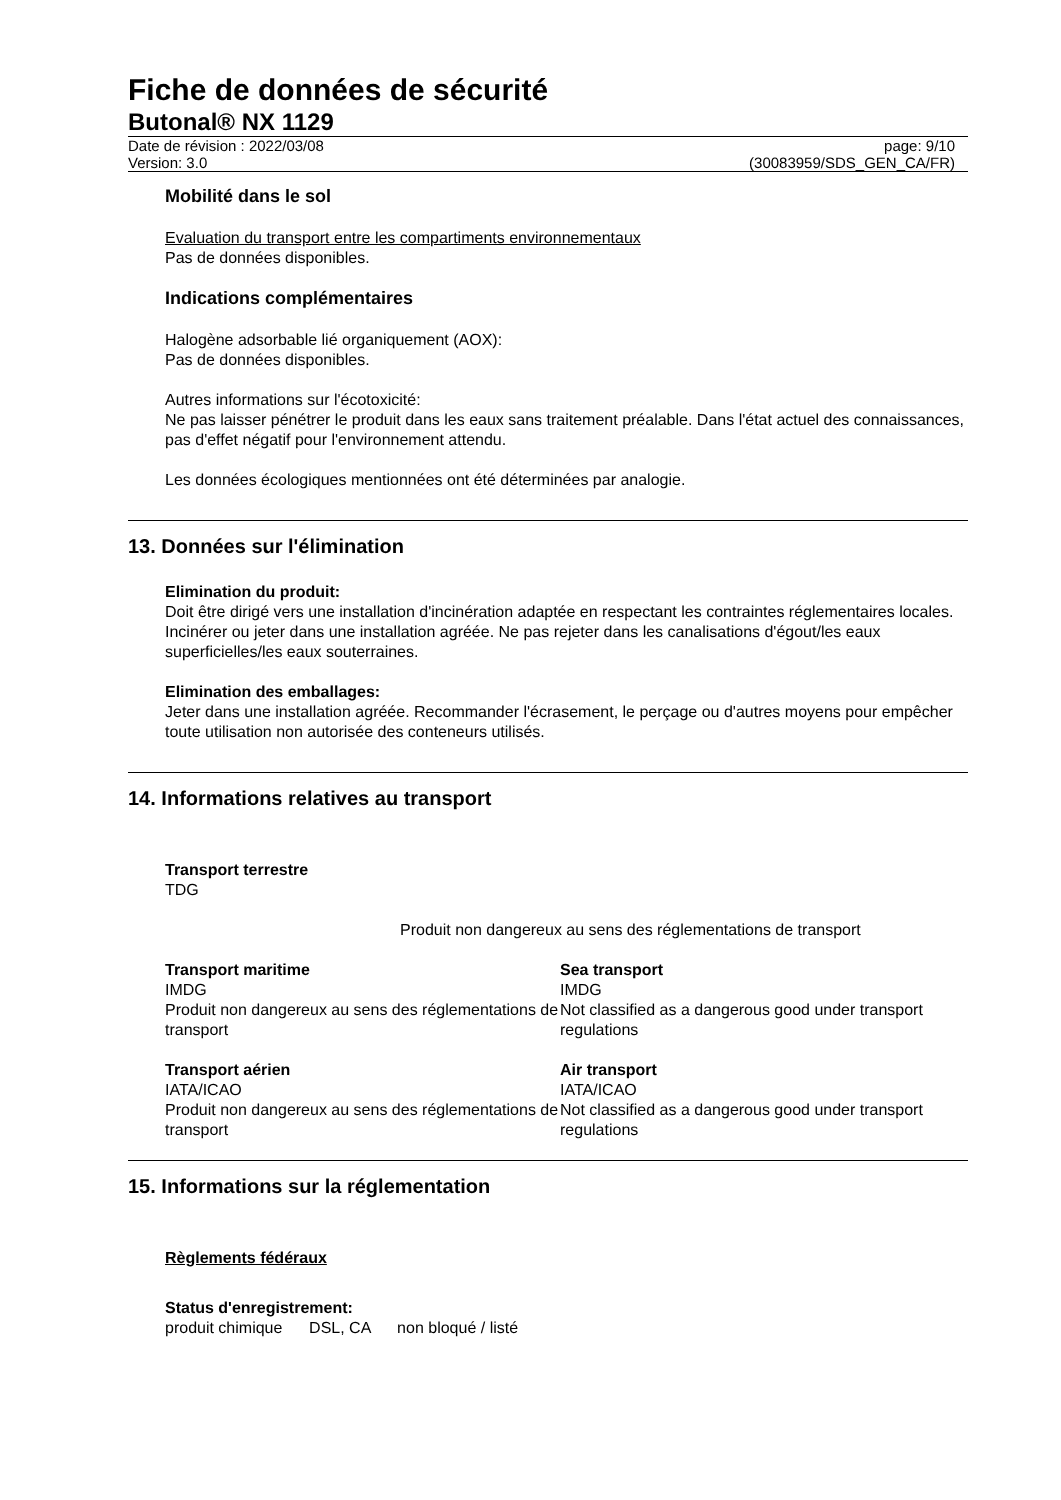Fiche de données de sécurité
Butonal® NX 1129
Date de révision : 2022/03/08
Version: 3.0
page: 9/10
(30083959/SDS_GEN_CA/FR)
Mobilité dans le sol
Evaluation du transport entre les compartiments environnementaux
Pas de données disponibles.
Indications complémentaires
Halogène adsorbable lié organiquement (AOX):
Pas de données disponibles.
Autres informations sur l'écotoxicité:
Ne pas laisser pénétrer le produit dans les eaux sans traitement préalable. Dans l'état actuel des connaissances, pas d'effet négatif pour l'environnement attendu.
Les données écologiques mentionnées ont été déterminées par analogie.
13. Données sur l'élimination
Elimination du produit:
Doit être dirigé vers une installation d'incinération adaptée en respectant les contraintes réglementaires locales.
Incinérer ou jeter dans une installation agréée. Ne pas rejeter dans les canalisations d'égout/les eaux superficielles/les eaux souterraines.
Elimination des emballages:
Jeter dans une installation agréée. Recommander l'écrasement, le perçage ou d'autres moyens pour empêcher toute utilisation non autorisée des conteneurs utilisés.
14. Informations relatives au transport
Transport terrestre
TDG
Produit non dangereux au sens des réglementations de transport
Transport maritime
IMDG
Produit non dangereux au sens des réglementations de transport
Sea transport
IMDG
Not classified as a dangerous good under transport regulations
Transport aérien
IATA/ICAO
Produit non dangereux au sens des réglementations de transport
Air transport
IATA/ICAO
Not classified as a dangerous good under transport regulations
15. Informations sur la réglementation
Règlements fédéraux
Status d'enregistrement:
produit chimique DSL, CA non bloqué / listé